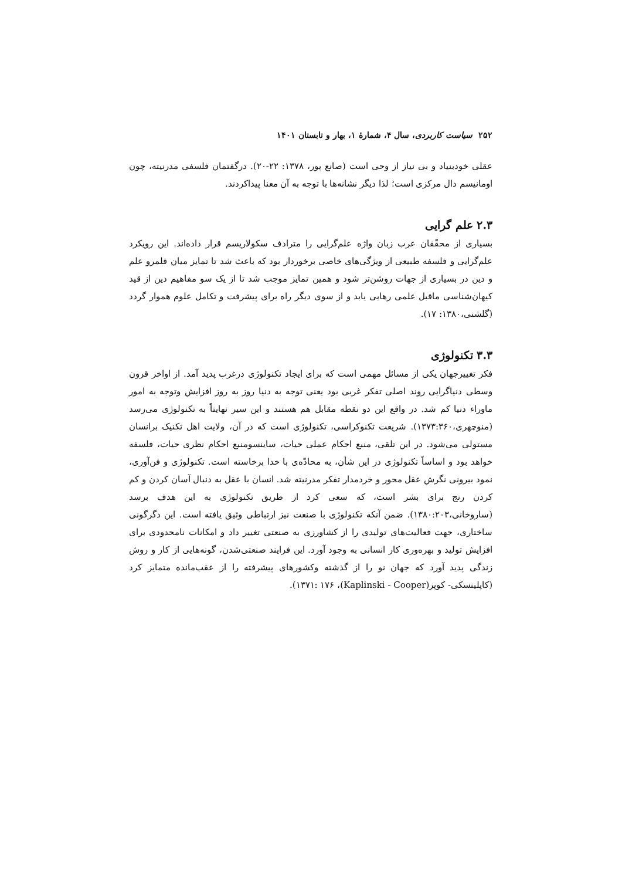۲۵۲ سیاست کاربردی، سال ۴، شمارۀ ۱، بهار و تابستان ۱۴۰۱
عقلی خودبنیاد و بی نیاز از وحی است (صانع پور، ۱۳۷۸: ۲۲-۲۰). درگفتمان فلسفی مدرنیته، چون اومانیسم دال مرکزی است؛ لذا دیگر نشانه‌ها با توجه به آن معنا پیداکردند.
۲.۳ علم گرایی
بسیاری از محقّقان عرب زبان واژه علم‌گرایی را مترادف سکولاریسم قرار داده‌اند. این رویکرد علم‌گرایی و فلسفه طبیعی از ویژگی‌های خاصی برخوردار بود که باعث شد تا تمایز میان قلمرو علم و دین در بسیاری از جهات روشن‌تر شود و همین تمایز موجب شد تا از یک سو مفاهیم دین از قید کیهان‌شناسی ماقبل علمی رهایی یابد و از سوی دیگر راه برای پیشرفت و تکامل علوم هموار گردد (گلشنی،۱۳۸۰: ۱۷).
۳.۳ تکنولوژی
فکر تغییرجهان یکی از مسائل مهمی است که برای ایجاد تکنولوژی درغرب پدید آمد. از اواخر قرون وسطی دنیاگرایی روند اصلی تفکر غربی بود یعنی توجه به دنیا روز به روز افزایش وتوجه به امور ماوراء دنیا کم شد. در واقع این دو نقطه مقابل هم هستند و این سیر نهایتاً به تکنولوژی می‌رسد (منوچهری،۱۳۷۳:۳۶۰). شریعت تکنوکراسی، تکنولوژی است که در آن، ولایت اهل تکنیک برانسان مستولی می‌شود. در این تلقی، منبع احکام عملی حیات، ساینسومنبع احکام نظری حیات، فلسفه خواهد بود و اساساً تکنولوژی در این شأن، به محادّه‌ی با خدا برخاسته است. تکنولوژی و فن‌آوری، نمود بیرونی نگرش عقل محور و خردمدار تفکر مدرنیته شد. انسان با عقل به دنبال آسان کردن و کم کردن رنج برای بشر است، که سعی کرد از طریق تکنولوژی به این هدف برسد (ساروخانی،۱۳۸۰:۲۰۳). ضمن آنکه تکنولوژی با صنعت نیز ارتباطی وثیق یافته است. این دگرگونی ساختاری، جهت فعالیت‌های تولیدی را از کشاورزی به صنعتی تغییر داد و امکانات نامحدودی برای افزایش تولید و بهره‌وری کار انسانی به وجود آورد. این فرایند صنعتی‌شدن، گونه‌هایی از کار و روش زندگی پدید آورد که جهان نو را از گذشته وکشورهای پیشرفته را از عقب‌مانده متمایز کرد (کاپلینسکی- کوپر(Kaplinski - Cooper)، ۱۳۷۱: ۱۷۶).